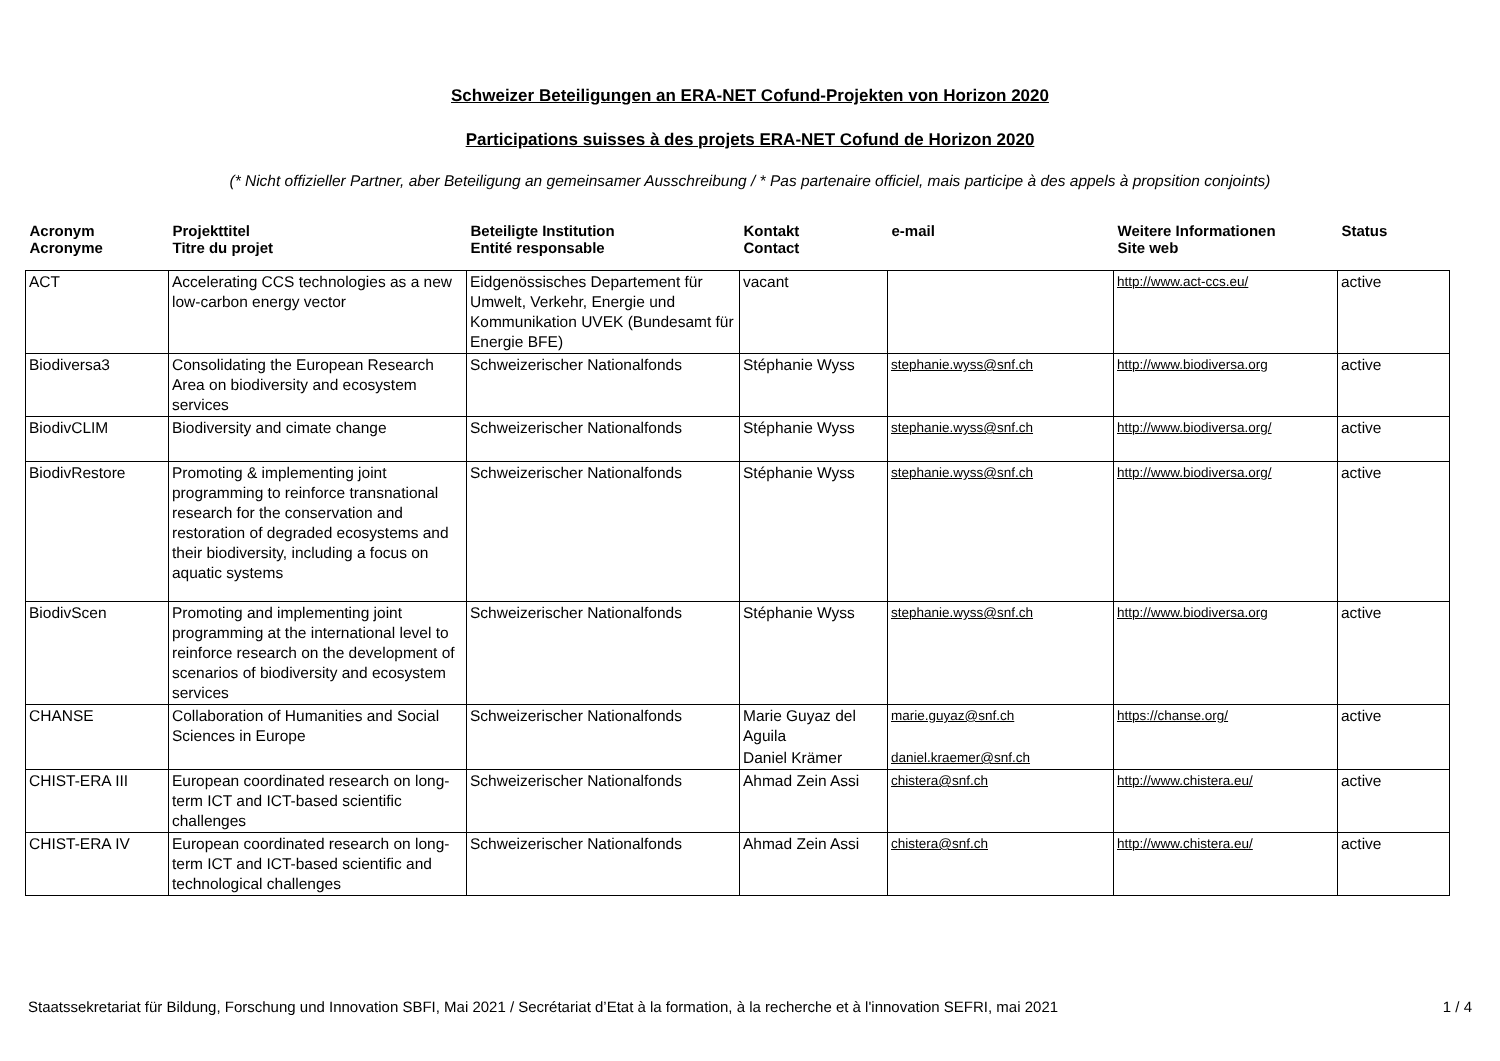Schweizer Beteiligungen an ERA-NET Cofund-Projekten von Horizon 2020
Participations suisses à des projets ERA-NET Cofund de Horizon 2020
(* Nicht offizieller Partner, aber Beteiligung an gemeinsamer Ausschreibung / * Pas partenaire officiel, mais participe à des appels à propsition conjoints)
| Acronym Acronyme | Projekttitel Titre du projet | Beteiligte Institution Entité responsable | Kontakt Contact | e-mail | Weitere Informationen Site web | Status |
| --- | --- | --- | --- | --- | --- | --- |
| ACT | Accelerating CCS technologies as a new low-carbon energy vector | Eidgenössisches Departement für Umwelt, Verkehr, Energie und Kommunikation UVEK (Bundesamt für Energie BFE) | vacant | | http://www.act-ccs.eu/ | active |
| Biodiversa3 | Consolidating the European Research Area on biodiversity and ecosystem services | Schweizerischer Nationalfonds | Stéphanie Wyss | stephanie.wyss@snf.ch | http://www.biodiversa.org | active |
| BiodivCLIM | Biodiversity and cimate change | Schweizerischer Nationalfonds | Stéphanie Wyss | stephanie.wyss@snf.ch | http://www.biodiversa.org/ | active |
| BiodivRestore | Promoting & implementing joint programming to reinforce transnational research for the conservation and restoration of degraded ecosystems and their biodiversity, including a focus on aquatic systems | Schweizerischer Nationalfonds | Stéphanie Wyss | stephanie.wyss@snf.ch | http://www.biodiversa.org/ | active |
| BiodivScen | Promoting and implementing joint programming at the international level to reinforce research on the development of scenarios of biodiversity and ecosystem services | Schweizerischer Nationalfonds | Stéphanie Wyss | stephanie.wyss@snf.ch | http://www.biodiversa.org | active |
| CHANSE | Collaboration of Humanities and Social Sciences in Europe | Schweizerischer Nationalfonds | Marie Guyaz del Aguila | marie.guyaz@snf.ch | https://chanse.org/ | active |
| | | | Daniel Krämer | daniel.kraemer@snf.ch | | |
| CHIST-ERA III | European coordinated research on long-term ICT and ICT-based scientific challenges | Schweizerischer Nationalfonds | Ahmad Zein Assi | chistera@snf.ch | http://www.chistera.eu/ | active |
| CHIST-ERA IV | European coordinated research on long-term ICT and ICT-based scientific and technological challenges | Schweizerischer Nationalfonds | Ahmad Zein Assi | chistera@snf.ch | http://www.chistera.eu/ | active |
Staatssekretariat für Bildung, Forschung und Innovation SBFI, Mai 2021 / Secrétariat d’Etat à la formation, à la recherche et à l'innovation SEFRI, mai 2021 1 / 4